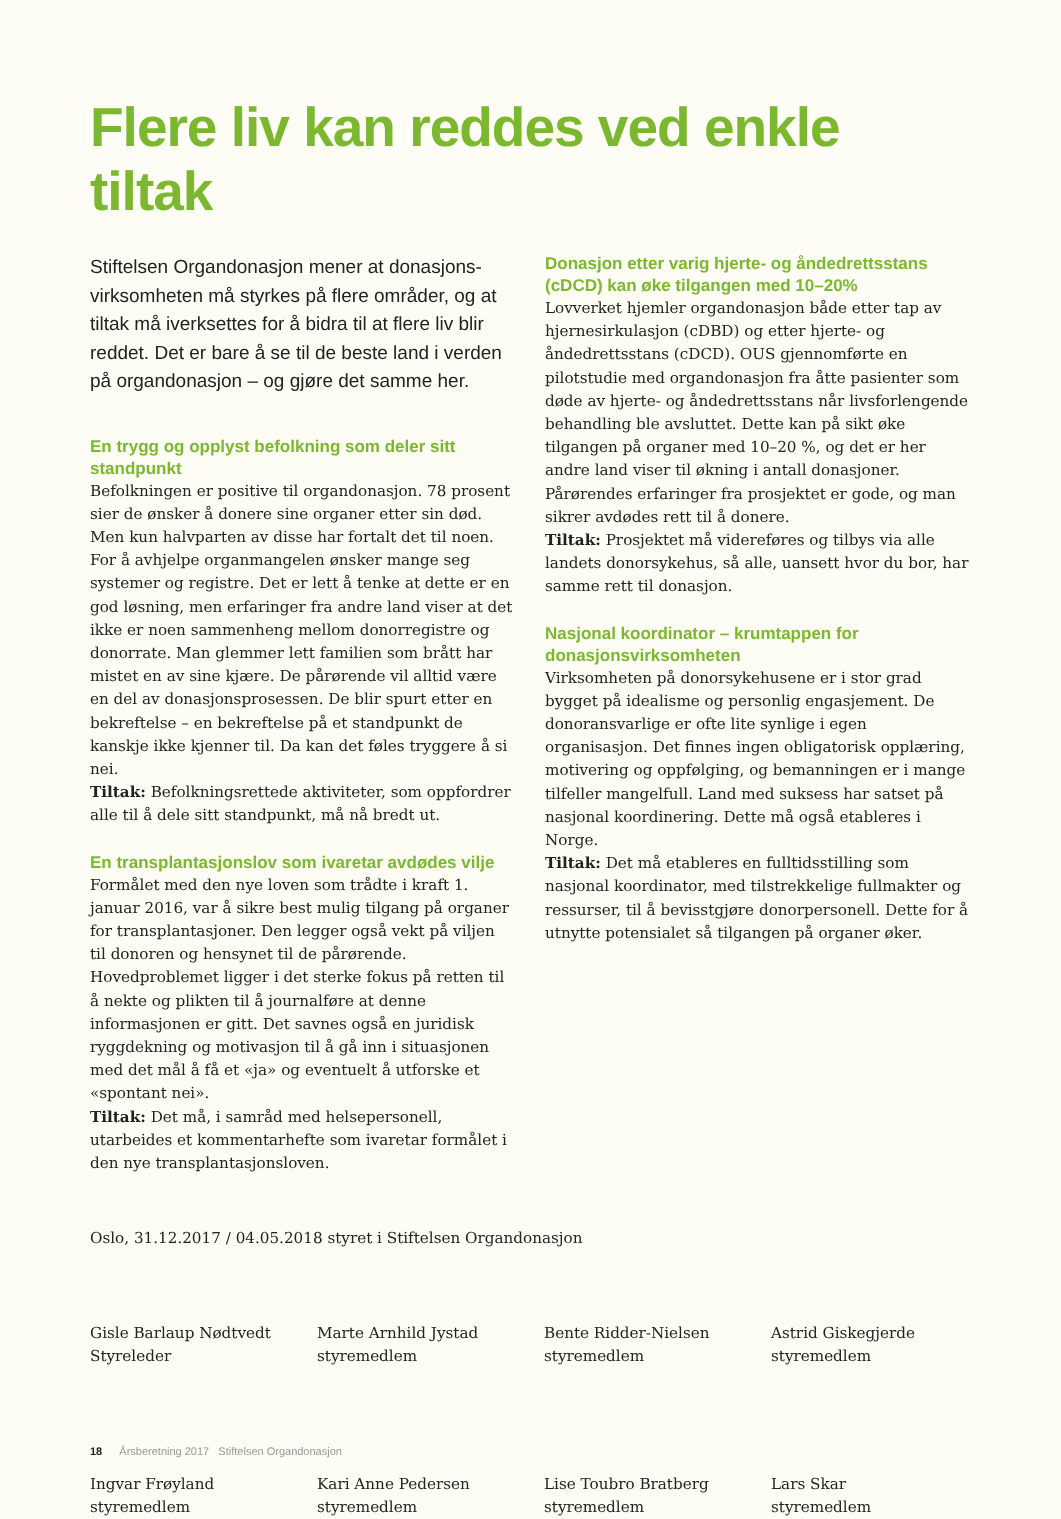Flere liv kan reddes ved enkle tiltak
Stiftelsen Organdonasjon mener at donasjons­virksomheten må styrkes på flere områder, og at tiltak må iverksettes for å bidra til at flere liv blir reddet. Det er bare å se til de beste land i verden på organdonasjon – og gjøre det samme her.
En trygg og opplyst befolkning som deler sitt standpunkt
Befolkningen er positive til organdonasjon. 78 prosent sier de ønsker å donere sine organer etter sin død. Men kun halvparten av disse har fortalt det til noen. For å avhjelpe organmangelen ønsker mange seg systemer og registre. Det er lett å tenke at dette er en god løsning, men erfaringer fra andre land viser at det ikke er noen sammenheng mellom donorregistre og donorrate. Man glemmer lett familien som brått har mistet en av sine kjære. De pårørende vil alltid være en del av donasjons­prosessen. De blir spurt etter en bekreftelse – en bekref­telse på et standpunkt de kanskje ikke kjenner til. Da kan det føles tryggere å si nei.
Tiltak: Befolkningsrettede aktiviteter, som oppfordrer alle til å dele sitt standpunkt, må nå bredt ut.
En transplantasjonslov som ivaretar avdødes vilje
Formålet med den nye loven som trådte i kraft 1. januar 2016, var å sikre best mulig tilgang på organer for trans­plantasjoner. Den legger også vekt på viljen til donoren og hensynet til de pårørende. Hovedproblemet ligger i det sterke fokus på retten til å nekte og plikten til å journalføre at denne informasjonen er gitt. Det savnes også en juridisk ryggdekning og motivasjon til å gå inn i situasjonen med det mål å få et «ja» og eventuelt å utforske et «spontant nei».
Tiltak: Det må, i samråd med helsepersonell, utarbeides et kommentarhefte som ivaretar formålet i den nye transplantasjonsloven.
Donasjon etter varig hjerte- og åndedrettsstans (cDCD) kan øke tilgangen med 10–20%
Lovverket hjemler organdonasjon både etter tap av hjernesirkulasjon (cDBD) og etter hjerte- og åndedretts­stans (cDCD). OUS gjennomførte en pilotstudie med organdonasjon fra åtte pasienter som døde av hjerte- og åndedrettsstans når livsforlengende behandling ble avsluttet. Dette kan på sikt øke tilgangen på organer med 10–20 %, og det er her andre land viser til økning i antall donasjoner. Pårørendes erfaringer fra prosjektet er gode, og man sikrer avdødes rett til å donere.
Tiltak: Prosjektet må videreføres og tilbys via alle landets donorsykehus, så alle, uansett hvor du bor, har samme rett til donasjon.
Nasjonal koordinator – krumtappen for donasjonsvirksomheten
Virksomheten på donorsykehusene er i stor grad bygget på idealisme og personlig engasjement. De donoransvar­lige er ofte lite synlige i egen organisasjon. Det finnes ingen obligatorisk opplæring, motivering og oppfølging, og bemanningen er i mange tilfeller mangelfull. Land med suksess har satset på nasjonal koordinering. Dette må også etableres i Norge.
Tiltak: Det må etableres en fulltidsstilling som nasjonal koordinator, med tilstrekkelige fullmakter og ressurser, til å bevisstgjøre donorpersonell. Dette for å utnytte potensialet så tilgangen på organer øker.
Oslo, 31.12.2017 / 04.05.2018 styret i Stiftelsen Organdonasjon
Gisle Barlaup Nødtvedt
Styreleder
Marte Arnhild Jystad
styremedlem
Bente Ridder-Nielsen
styremedlem
Astrid Giskegjerde
styremedlem
Ingvar Frøyland
styremedlem
Kari Anne Pedersen
styremedlem
Lise Toubro Bratberg
styremedlem
Lars Skar
styremedlem
18 Årsberetning 2017 Stiftelsen Organdonasjon